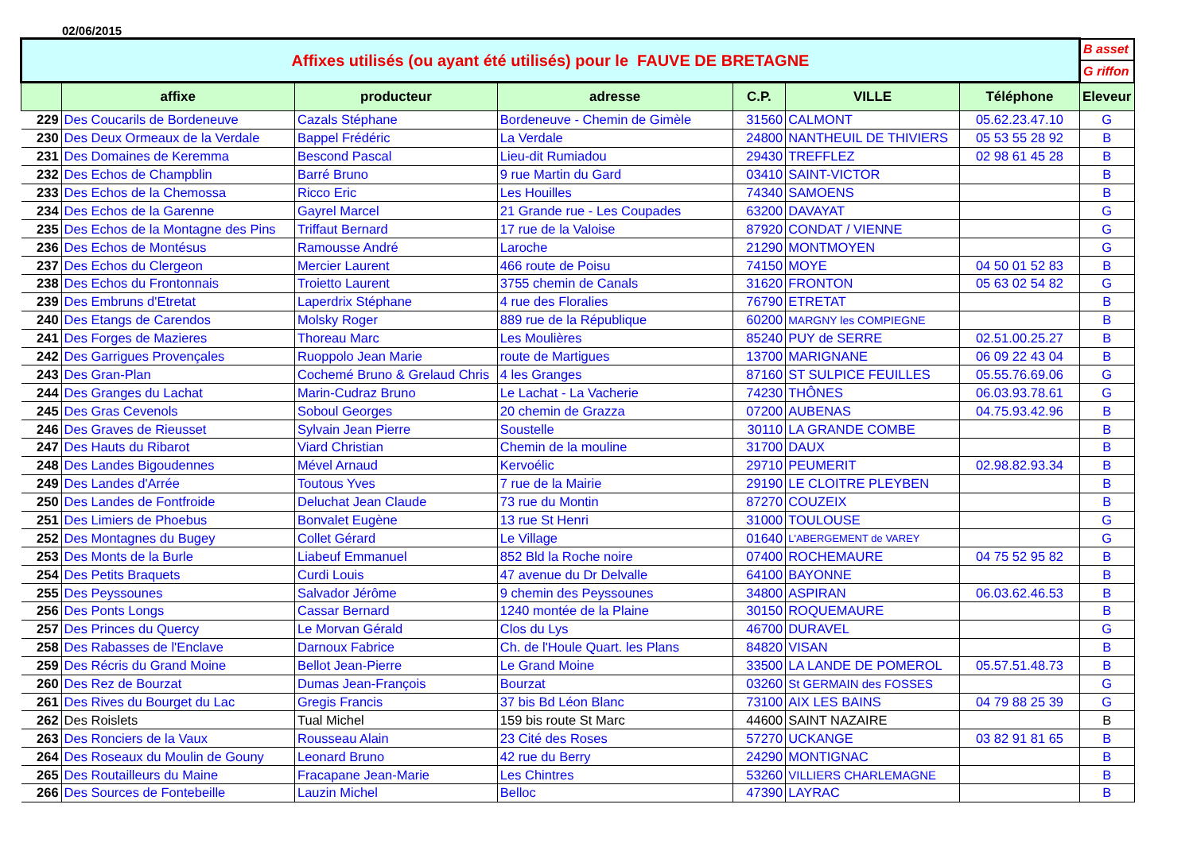02/06/2015
| Affixes utilisés (ou ayant été utilisés) pour le FAUVE DE BRETAGNE | | | | | | | B asset |
| | | | | | | | G riffon |
| | affixe | producteur | adresse | C.P. | VILLE | Téléphone | Eleveur |
| 229 | Des Coucarils de Bordeneuve | Cazals Stéphane | Bordeneuve - Chemin de Gimèle | 31560 | CALMONT | 05.62.23.47.10 | G |
| 230 | Des Deux Ormeaux de la Verdale | Bappel Frédéric | La Verdale | 24800 | NANTHEUIL DE THIVIERS | 05 53 55 28 92 | B |
| 231 | Des Domaines de Keremma | Bescond Pascal | Lieu-dit Rumiadou | 29430 | TREFFLEZ | 02 98 61 45 28 | B |
| 232 | Des Echos de Champblin | Barré Bruno | 9 rue Martin du Gard | 03410 | SAINT-VICTOR | | B |
| 233 | Des Echos de la Chemossa | Ricco Eric | Les Houilles | 74340 | SAMOENS | | B |
| 234 | Des Echos de la Garenne | Gayrel Marcel | 21 Grande rue - Les Coupades | 63200 | DAVAYAT | | G |
| 235 | Des Echos de la Montagne des Pins | Triffaut Bernard | 17 rue de la Valoise | 87920 | CONDAT / VIENNE | | G |
| 236 | Des Echos de Montésus | Ramousse André | Laroche | 21290 | MONTMOYEN | | G |
| 237 | Des Echos du Clergeon | Mercier Laurent | 466 route de Poisu | 74150 | MOYE | 04 50 01 52 83 | B |
| 238 | Des Echos du Frontonnais | Troietto Laurent | 3755 chemin de Canals | 31620 | FRONTON | 05 63 02 54 82 | G |
| 239 | Des Embruns d'Etretat | Laperdrix Stéphane | 4 rue des Floralies | 76790 | ETRETAT | | B |
| 240 | Des Etangs de Carendos | Molsky Roger | 889 rue de la République | 60200 | MARGNY les COMPIEGNE | | B |
| 241 | Des Forges de Mazieres | Thoreau Marc | Les Moulières | 85240 | PUY de SERRE | 02.51.00.25.27 | B |
| 242 | Des Garrigues Provençales | Ruoppolo Jean Marie | route de Martigues | 13700 | MARIGNANE | 06 09 22 43 04 | B |
| 243 | Des Gran-Plan | Cochemé Bruno & Grelaud Chris | 4 les Granges | 87160 | ST SULPICE FEUILLES | 05.55.76.69.06 | G |
| 244 | Des Granges du Lachat | Marin-Cudraz Bruno | Le Lachat - La Vacherie | 74230 | THÔNES | 06.03.93.78.61 | G |
| 245 | Des Gras Cevenols | Soboul Georges | 20 chemin de Grazza | 07200 | AUBENAS | 04.75.93.42.96 | B |
| 246 | Des Graves de Rieusset | Sylvain Jean Pierre | Soustelle | 30110 | LA GRANDE COMBE | | B |
| 247 | Des Hauts du Ribarot | Viard Christian | Chemin de la mouline | 31700 | DAUX | | B |
| 248 | Des Landes Bigoudennes | Mével Arnaud | Kervoélic | 29710 | PEUMERIT | 02.98.82.93.34 | B |
| 249 | Des Landes d'Arrée | Toutous Yves | 7 rue de la Mairie | 29190 | LE CLOITRE PLEYBEN | | B |
| 250 | Des Landes de Fontfroide | Deluchat Jean Claude | 73 rue du Montin | 87270 | COUZEIX | | B |
| 251 | Des Limiers de Phoebus | Bonvalet Eugène | 13 rue St Henri | 31000 | TOULOUSE | | G |
| 252 | Des Montagnes du Bugey | Collet Gérard | Le Village | 01640 | L'ABERGEMENT de VAREY | | G |
| 253 | Des Monts de la Burle | Liabeuf Emmanuel | 852 Bld la Roche noire | 07400 | ROCHEMAURE | 04 75 52 95 82 | B |
| 254 | Des Petits Braquets | Curdi Louis | 47 avenue du Dr Delvalle | 64100 | BAYONNE | | B |
| 255 | Des Peyssounes | Salvador Jérôme | 9 chemin des Peyssounes | 34800 | ASPIRAN | 06.03.62.46.53 | B |
| 256 | Des Ponts Longs | Cassar Bernard | 1240 montée de la Plaine | 30150 | ROQUEMAURE | | B |
| 257 | Des Princes du Quercy | Le Morvan Gérald | Clos du Lys | 46700 | DURAVEL | | G |
| 258 | Des Rabasses de l'Enclave | Darnoux Fabrice | Ch. de l'Houle Quart. les Plans | 84820 | VISAN | | B |
| 259 | Des Récris du Grand Moine | Bellot Jean-Pierre | Le Grand Moine | 33500 | LA LANDE DE POMEROL | 05.57.51.48.73 | B |
| 260 | Des Rez de Bourzat | Dumas Jean-François | Bourzat | 03260 | St GERMAIN des FOSSES | | G |
| 261 | Des Rives du Bourget du Lac | Gregis Francis | 37 bis Bd Léon Blanc | 73100 | AIX LES BAINS | 04 79 88 25 39 | G |
| 262 | Des Roislets | Tual Michel | 159 bis route St Marc | 44600 | SAINT NAZAIRE | | B |
| 263 | Des Ronciers de la Vaux | Rousseau Alain | 23 Cité des Roses | 57270 | UCKANGE | 03 82 91 81 65 | B |
| 264 | Des Roseaux du Moulin de Gouny | Leonard Bruno | 42 rue du Berry | 24290 | MONTIGNAC | | B |
| 265 | Des Routailleurs du Maine | Fracapane Jean-Marie | Les Chintres | 53260 | VILLIERS CHARLEMAGNE | | B |
| 266 | Des Sources de Fontebeille | Lauzin Michel | Belloc | 47390 | LAYRAC | | B |